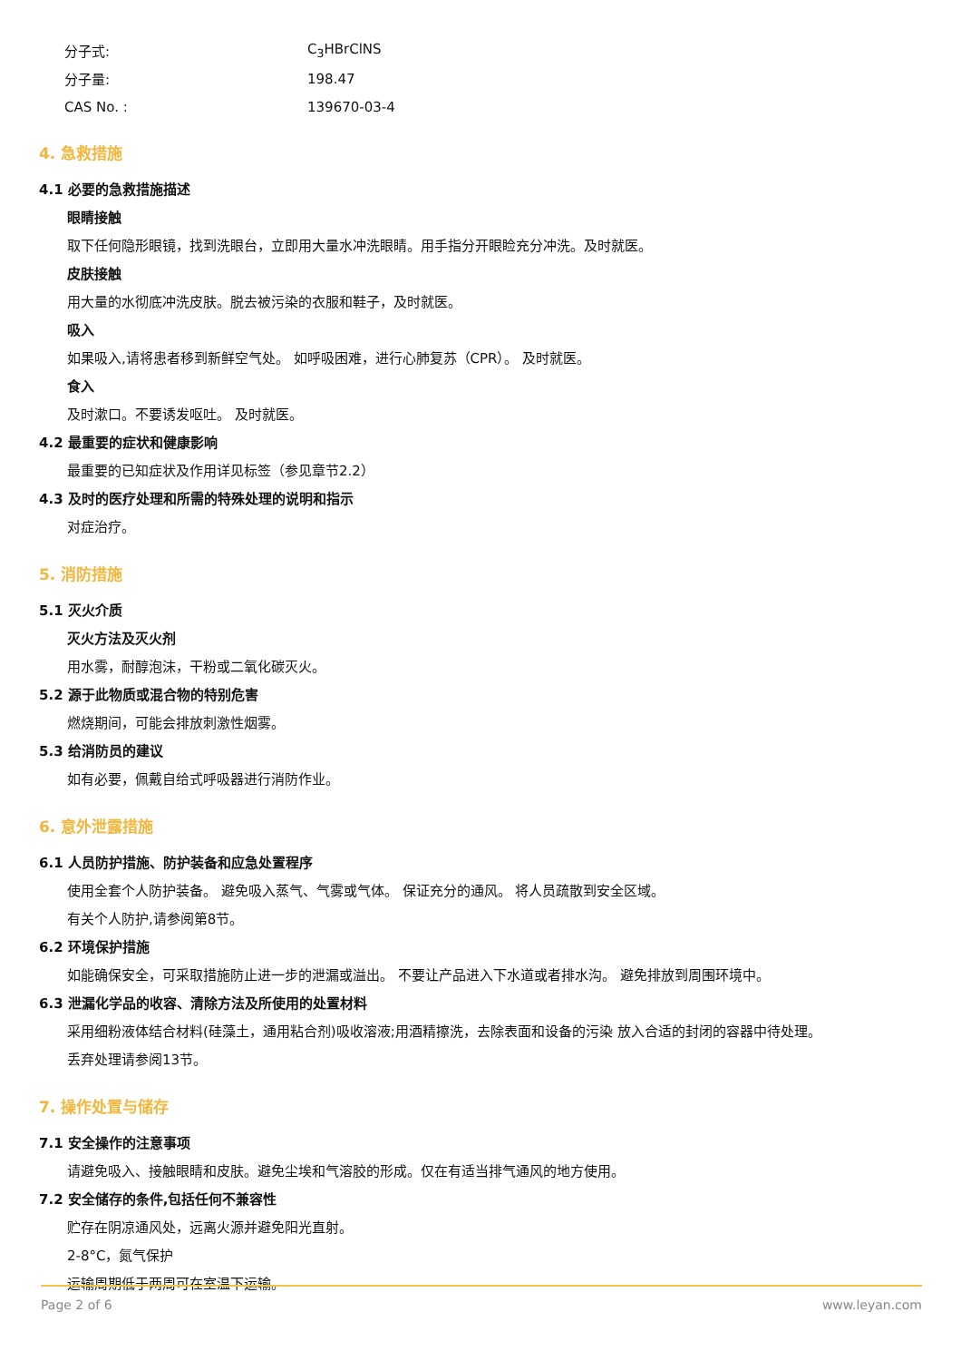分子式: C<sub>3</sub>HBrClNS
分子量: 198.47
CAS No. : 139670-03-4
4. 急救措施
4.1 必要的急救措施描述
眼睛接触
取下任何隐形眼镜，找到洗眼台，立即用大量水冲洗眼睛。用手指分开眼睑充分冲洗。及时就医。
皮肤接触
用大量的水彻底冲洗皮肤。脱去被污染的衣服和鞋子，及时就医。
吸入
如果吸入,请将患者移到新鲜空气处。 如呼吸困难，进行心肺复苏（CPR）。 及时就医。
食入
及时漱口。不要诱发呕吐。 及时就医。
4.2 最重要的症状和健康影响
最重要的已知症状及作用详见标签（参见章节2.2）
4.3 及时的医疗处理和所需的特殊处理的说明和指示
对症治疗。
5. 消防措施
5.1 灭火介质
灭火方法及灭火剂
用水雾，耐醇泡沫，干粉或二氧化碳灭火。
5.2 源于此物质或混合物的特别危害
燃烧期间，可能会排放刺激性烟雾。
5.3 给消防员的建议
如有必要，佩戴自给式呼吸器进行消防作业。
6. 意外泄露措施
6.1 人员防护措施、防护装备和应急处置程序
使用全套个人防护装备。 避免吸入蒸气、气雾或气体。 保证充分的通风。 将人员疏散到安全区域。
有关个人防护,请参阅第8节。
6.2 环境保护措施
如能确保安全，可采取措施防止进一步的泄漏或溢出。 不要让产品进入下水道或者排水沟。 避免排放到周围环境中。
6.3 泄漏化学品的收容、清除方法及所使用的处置材料
采用细粉液体结合材料(硅藻土，通用粘合剂)吸收溶液;用酒精擦洗，去除表面和设备的污染 放入合适的封闭的容器中待处理。
丢弃处理请参阅13节。
7. 操作处置与储存
7.1 安全操作的注意事项
请避免吸入、接触眼睛和皮肤。避免尘埃和气溶胶的形成。仅在有适当排气通风的地方使用。
7.2 安全储存的条件,包括任何不兼容性
贮存在阴凉通风处，远离火源并避免阳光直射。
2-8°C，氮气保护
运输周期低于两周可在室温下运输。
Page 2 of 6 www.leyan.com